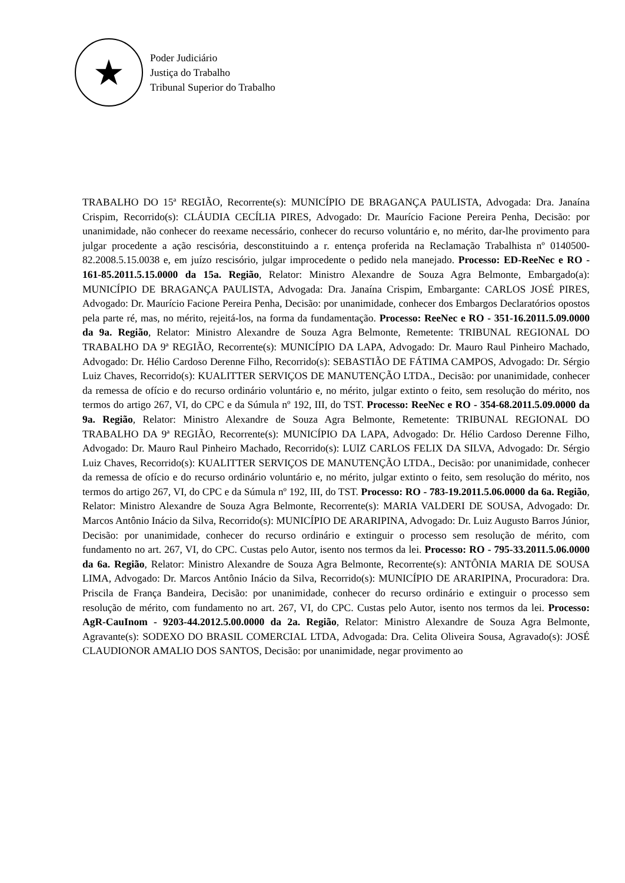★
Poder Judiciário
Justiça do Trabalho
Tribunal Superior do Trabalho
TRABALHO DO 15ª REGIÃO, Recorrente(s): MUNICÍPIO DE BRAGANÇA PAULISTA, Advogada: Dra. Janaína Crispim, Recorrido(s): CLÁUDIA CECÍLIA PIRES, Advogado: Dr. Maurício Facione Pereira Penha, Decisão: por unanimidade, não conhecer do reexame necessário, conhecer do recurso voluntário e, no mérito, dar-lhe provimento para julgar procedente a ação rescisória, desconstituindo a r. entença proferida na Reclamação Trabalhista nº 0140500-82.2008.5.15.0038 e, em juízo rescisório, julgar improcedente o pedido nela manejado. Processo: ED-ReeNec e RO - 161-85.2011.5.15.0000 da 15a. Região, Relator: Ministro Alexandre de Souza Agra Belmonte, Embargado(a): MUNICÍPIO DE BRAGANÇA PAULISTA, Advogada: Dra. Janaína Crispim, Embargante: CARLOS JOSÉ PIRES, Advogado: Dr. Maurício Facione Pereira Penha, Decisão: por unanimidade, conhecer dos Embargos Declaratórios opostos pela parte ré, mas, no mérito, rejeitá-los, na forma da fundamentação. Processo: ReeNec e RO - 351-16.2011.5.09.0000 da 9a. Região, Relator: Ministro Alexandre de Souza Agra Belmonte, Remetente: TRIBUNAL REGIONAL DO TRABALHO DA 9ª REGIÃO, Recorrente(s): MUNICÍPIO DA LAPA, Advogado: Dr. Mauro Raul Pinheiro Machado, Advogado: Dr. Hélio Cardoso Derenne Filho, Recorrido(s): SEBASTIÃO DE FÁTIMA CAMPOS, Advogado: Dr. Sérgio Luiz Chaves, Recorrido(s): KUALITTER SERVIÇOS DE MANUTENÇÃO LTDA., Decisão: por unanimidade, conhecer da remessa de ofício e do recurso ordinário voluntário e, no mérito, julgar extinto o feito, sem resolução do mérito, nos termos do artigo 267, VI, do CPC e da Súmula nº 192, III, do TST. Processo: ReeNec e RO - 354-68.2011.5.09.0000 da 9a. Região, Relator: Ministro Alexandre de Souza Agra Belmonte, Remetente: TRIBUNAL REGIONAL DO TRABALHO DA 9ª REGIÃO, Recorrente(s): MUNICÍPIO DA LAPA, Advogado: Dr. Hélio Cardoso Derenne Filho, Advogado: Dr. Mauro Raul Pinheiro Machado, Recorrido(s): LUIZ CARLOS FELIX DA SILVA, Advogado: Dr. Sérgio Luiz Chaves, Recorrido(s): KUALITTER SERVIÇOS DE MANUTENÇÃO LTDA., Decisão: por unanimidade, conhecer da remessa de ofício e do recurso ordinário voluntário e, no mérito, julgar extinto o feito, sem resolução do mérito, nos termos do artigo 267, VI, do CPC e da Súmula nº 192, III, do TST. Processo: RO - 783-19.2011.5.06.0000 da 6a. Região, Relator: Ministro Alexandre de Souza Agra Belmonte, Recorrente(s): MARIA VALDERI DE SOUSA, Advogado: Dr. Marcos Antônio Inácio da Silva, Recorrido(s): MUNICÍPIO DE ARARIPINA, Advogado: Dr. Luiz Augusto Barros Júnior, Decisão: por unanimidade, conhecer do recurso ordinário e extinguir o processo sem resolução de mérito, com fundamento no art. 267, VI, do CPC. Custas pelo Autor, isento nos termos da lei. Processo: RO - 795-33.2011.5.06.0000 da 6a. Região, Relator: Ministro Alexandre de Souza Agra Belmonte, Recorrente(s): ANTÔNIA MARIA DE SOUSA LIMA, Advogado: Dr. Marcos Antônio Inácio da Silva, Recorrido(s): MUNICÍPIO DE ARARIPINA, Procuradora: Dra. Priscila de França Bandeira, Decisão: por unanimidade, conhecer do recurso ordinário e extinguir o processo sem resolução de mérito, com fundamento no art. 267, VI, do CPC. Custas pelo Autor, isento nos termos da lei. Processo: AgR-CauInom - 9203-44.2012.5.00.0000 da 2a. Região, Relator: Ministro Alexandre de Souza Agra Belmonte, Agravante(s): SODEXO DO BRASIL COMERCIAL LTDA, Advogada: Dra. Celita Oliveira Sousa, Agravado(s): JOSÉ CLAUDIONOR AMALIO DOS SANTOS, Decisão: por unanimidade, negar provimento ao